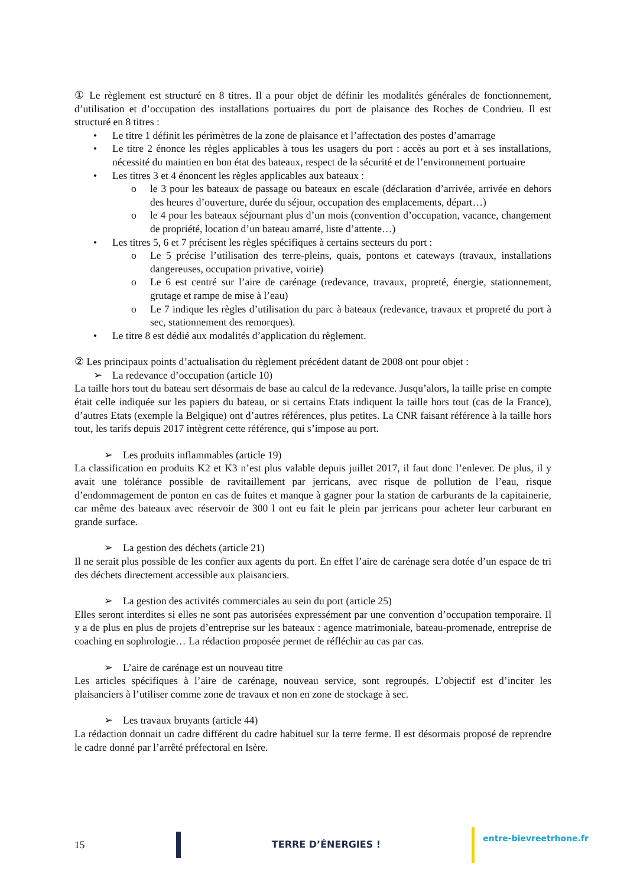① Le règlement est structuré en 8 titres. Il a pour objet de définir les modalités générales de fonctionnement, d’utilisation et d’occupation des installations portuaires du port de plaisance des Roches de Condrieu. Il est structuré en 8 titres :
• Le titre 1 définit les périmètres de la zone de plaisance et l’affectation des postes d’amarrage
• Le titre 2 énonce les règles applicables à tous les usagers du port : accès au port et à ses installations, nécessité du maintien en bon état des bateaux, respect de la sécurité et de l’environnement portuaire
• Les titres 3 et 4 énoncent les règles applicables aux bateaux :
o le 3 pour les bateaux de passage ou bateaux en escale (déclaration d’arrivée, arrivée en dehors des heures d’ouverture, durée du séjour, occupation des emplacements, départ…)
o le 4 pour les bateaux séjournant plus d’un mois (convention d’occupation, vacance, changement de propriété, location d’un bateau amarré, liste d’attente…)
• Les titres 5, 6 et 7 précisent les règles spécifiques à certains secteurs du port :
o Le 5 précise l’utilisation des terre-pleins, quais, pontons et cateways (travaux, installations dangereuses, occupation privative, voirie)
o Le 6 est centré sur l’aire de carénage (redevance, travaux, propreté, énergie, stationnement, grutage et rampe de mise à l’eau)
o Le 7 indique les règles d’utilisation du parc à bateaux (redevance, travaux et propreté du port à sec, stationnement des remorques).
• Le titre 8 est dédié aux modalités d’application du règlement.
② Les principaux points d’actualisation du règlement précédent datant de 2008 ont pour objet :
➢ La redevance d’occupation (article 10)
La taille hors tout du bateau sert désormais de base au calcul de la redevance. Jusqu’alors, la taille prise en compte était celle indiquée sur les papiers du bateau, or si certains Etats indiquent la taille hors tout (cas de la France), d’autres Etats (exemple la Belgique) ont d’autres références, plus petites. La CNR faisant référence à la taille hors tout, les tarifs depuis 2017 intègrent cette référence, qui s’impose au port.
➢ Les produits inflammables (article 19)
La classification en produits K2 et K3 n’est plus valable depuis juillet 2017, il faut donc l’enlever. De plus, il y avait une tolérance possible de ravitaillement par jerricans, avec risque de pollution de l’eau, risque d’endommagement de ponton en cas de fuites et manque à gagner pour la station de carburants de la capitainerie, car même des bateaux avec réservoir de 300 l ont eu fait le plein par jerricans pour acheter leur carburant en grande surface.
➢ La gestion des déchets (article 21)
Il ne serait plus possible de les confier aux agents du port. En effet l’aire de carénage sera dotée d’un espace de tri des déchets directement accessible aux plaisanciers.
➢ La gestion des activités commerciales au sein du port (article 25)
Elles seront interdites si elles ne sont pas autorisées expressément par une convention d’occupation temporaire. Il y a de plus en plus de projets d’entreprise sur les bateaux : agence matrimoniale, bateau-promenade, entreprise de coaching en sophrologie… La rédaction proposée permet de réfléchir au cas par cas.
➢ L’aire de carénage est un nouveau titre
Les articles spécifiques à l’aire de carénage, nouveau service, sont regroupés. L’objectif est d’inciter les plaisanciers à l’utiliser comme zone de travaux et non en zone de stockage à sec.
➢ Les travaux bruyants (article 44)
La rédaction donnait un cadre différent du cadre habituel sur la terre ferme. Il est désormais proposé de reprendre le cadre donné par l’arrêté préfectoral en Isère.
15 TERRE D’ÉNERGIES ! entre-bievreetrhone.fr